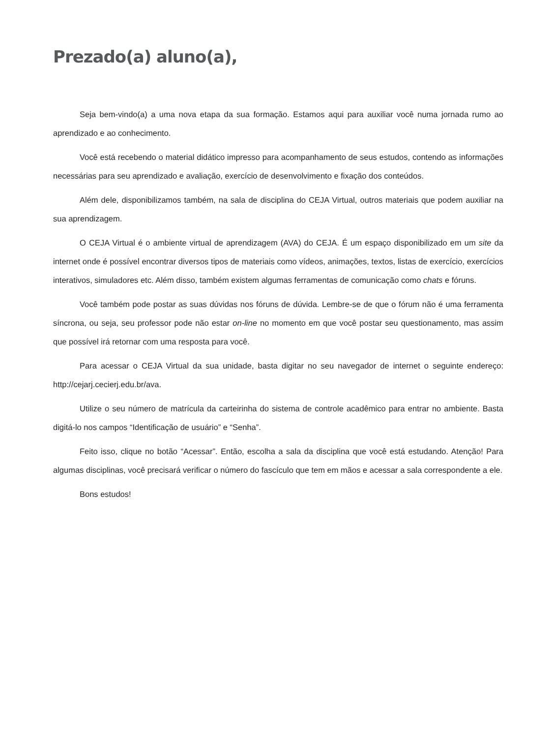Prezado(a) aluno(a),
Seja bem-vindo(a) a uma nova etapa da sua formação. Estamos aqui para auxiliar você numa jornada rumo ao aprendizado e ao conhecimento.
Você está recebendo o material didático impresso para acompanhamento de seus estudos, contendo as informações necessárias para seu aprendizado e avaliação, exercício de desenvolvimento e fixação dos conteúdos.
Além dele, disponibilizamos também, na sala de disciplina do CEJA Virtual, outros materiais que podem auxiliar na sua aprendizagem.
O CEJA Virtual é o ambiente virtual de aprendizagem (AVA) do CEJA. É um espaço disponibilizado em um site da internet onde é possível encontrar diversos tipos de materiais como vídeos, animações, textos, listas de exercício, exercícios interativos, simuladores etc. Além disso, também existem algumas ferramentas de comunicação como chats e fóruns.
Você também pode postar as suas dúvidas nos fóruns de dúvida. Lembre-se de que o fórum não é uma ferramenta síncrona, ou seja, seu professor pode não estar on-line no momento em que você postar seu questionamento, mas assim que possível irá retornar com uma resposta para você.
Para acessar o CEJA Virtual da sua unidade, basta digitar no seu navegador de internet o seguinte endereço: http://cejarj.cecierj.edu.br/ava.
Utilize o seu número de matrícula da carteirinha do sistema de controle acadêmico para entrar no ambiente. Basta digitá-lo nos campos “Identificação de usuário” e “Senha”.
Feito isso, clique no botão “Acessar”. Então, escolha a sala da disciplina que você está estudando. Atenção! Para algumas disciplinas, você precisará verificar o número do fascículo que tem em mãos e acessar a sala correspondente a ele.
Bons estudos!